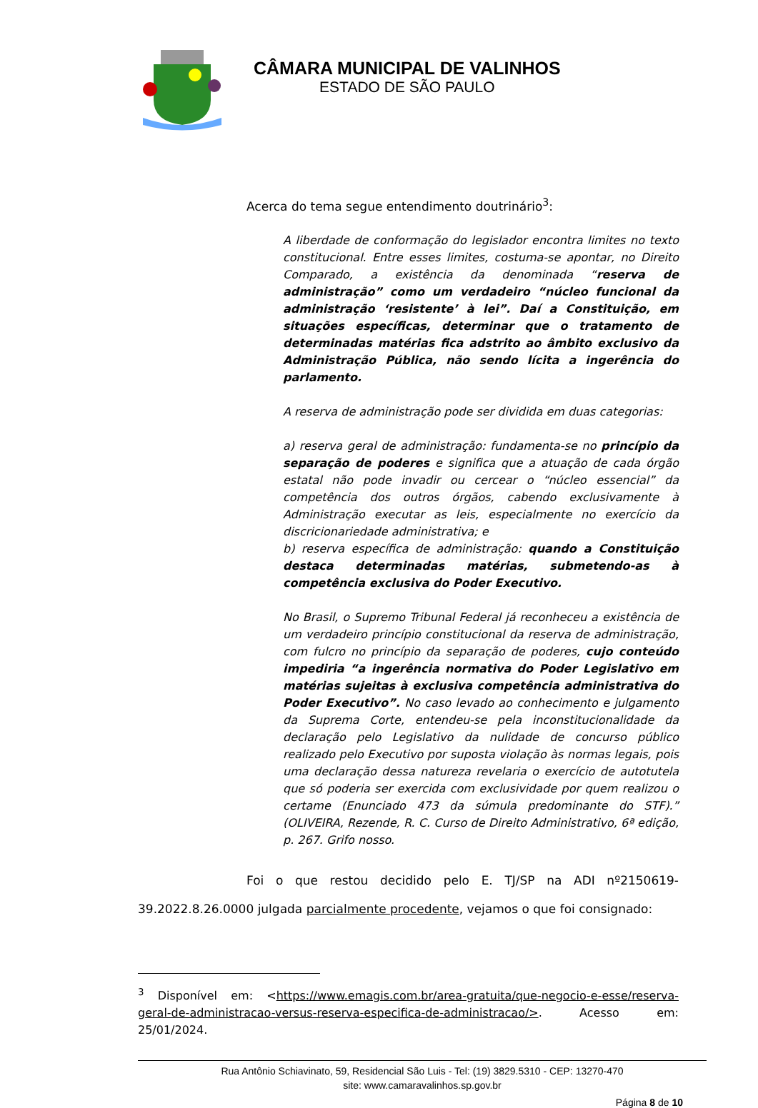CÂMARA MUNICIPAL DE VALINHOS
ESTADO DE SÃO PAULO
Acerca do tema segue entendimento doutrinário<sup>3</sup>:
A liberdade de conformação do legislador encontra limites no texto constitucional. Entre esses limites, costuma-se apontar, no Direito Comparado, a existência da denominada “reserva de administração” como um verdadeiro “núcleo funcional da administração ‘resistente’ à lei”. Daí a Constituição, em situações específicas, determinar que o tratamento de determinadas matérias fica adstrito ao âmbito exclusivo da Administração Pública, não sendo lícita a ingerência do parlamento.
A reserva de administração pode ser dividida em duas categorias:
a) reserva geral de administração: fundamenta-se no princípio da separação de poderes e significa que a atuação de cada órgão estatal não pode invadir ou cercear o “núcleo essencial” da competência dos outros órgãos, cabendo exclusivamente à Administração executar as leis, especialmente no exercício da discricionariedade administrativa; e
b) reserva específica de administração: quando a Constituição destaca determinadas matérias, submetendo-as à competência exclusiva do Poder Executivo.
No Brasil, o Supremo Tribunal Federal já reconheceu a existência de um verdadeiro princípio constitucional da reserva de administração, com fulcro no princípio da separação de poderes, cujo conteúdo impediria “a ingerência normativa do Poder Legislativo em matérias sujeitas à exclusiva competência administrativa do Poder Executivo”. No caso levado ao conhecimento e julgamento da Suprema Corte, entendeu-se pela inconstitucionalidade da declaração pelo Legislativo da nulidade de concurso público realizado pelo Executivo por suposta violação às normas legais, pois uma declaração dessa natureza revelaria o exercício de autotutela que só poderia ser exercida com exclusividade por quem realizou o certame (Enunciado 473 da súmula predominante do STF).” (OLIVEIRA, Rezende, R. C. Curso de Direito Administrativo, 6ª edição, p. 267. Grifo nosso.
Foi o que restou decidido pelo E. TJ/SP na ADI nº2150619- 39.2022.8.26.0000 julgada parcialmente procedente, vejamos o que foi consignado:
<sup>3</sup> Disponível em: <https://www.emagis.com.br/area-gratuita/que-negocio-e-esse/reserva-geral-de-administracao-versus-reserva-especifica-de-administracao/>. Acesso em: 25/01/2024.
Rua Antônio Schiavinato, 59, Residencial São Luis - Tel: (19) 3829.5310 - CEP: 13270-470
site: www.camaravalinhos.sp.gov.br
Página 8 de 10